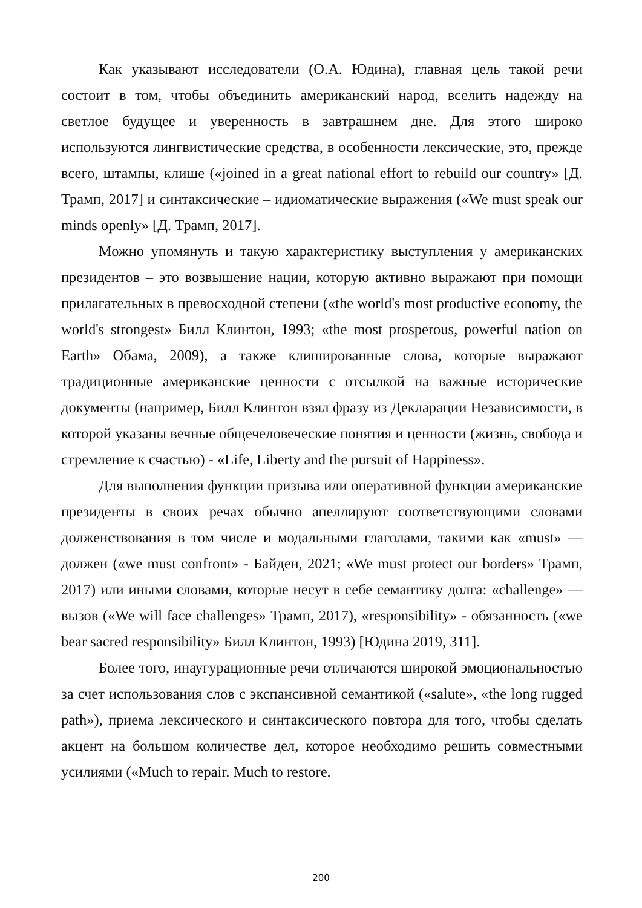Как указывают исследователи (О.А. Юдина), главная цель такой речи состоит в том, чтобы объединить американский народ, вселить надежду на светлое будущее и уверенность в завтрашнем дне. Для этого широко используются лингвистические средства, в особенности лексические, это, прежде всего, штампы, клише («joined in a great national effort to rebuild our country» [Д. Трамп, 2017] и синтаксические – идиоматические выражения («We must speak our minds openly» [Д. Трамп, 2017].
Можно упомянуть и такую характеристику выступления у американских президентов – это возвышение нации, которую активно выражают при помощи прилагательных в превосходной степени («the world's most productive economy, the world's strongest» Билл Клинтон, 1993; «the most prosperous, powerful nation on Earth» Обама, 2009), а также клишированные слова, которые выражают традиционные американские ценности с отсылкой на важные исторические документы (например, Билл Клинтон взял фразу из Декларации Независимости, в которой указаны вечные общечеловеческие понятия и ценности (жизнь, свобода и стремление к счастью) - «Life, Liberty and the pursuit of Happiness».
Для выполнения функции призыва или оперативной функции американские президенты в своих речах обычно апеллируют соответствующими словами долженствования в том числе и модальными глаголами, такими как «must» — должен («we must confront» - Байден, 2021; «We must protect our borders» Трамп, 2017) или иными словами, которые несут в себе семантику долга: «challenge» — вызов («We will face challenges» Трамп, 2017), «responsibility» - обязанность («we bear sacred responsibility» Билл Клинтон, 1993) [Юдина 2019, 311].
Более того, инаугурационные речи отличаются широкой эмоциональностью за счет использования слов с экспансивной семантикой («salute», «the long rugged path»), приема лексического и синтаксического повтора для того, чтобы сделать акцент на большом количестве дел, которое необходимо решить совместными усилиями («Much to repair. Much to restore.
200